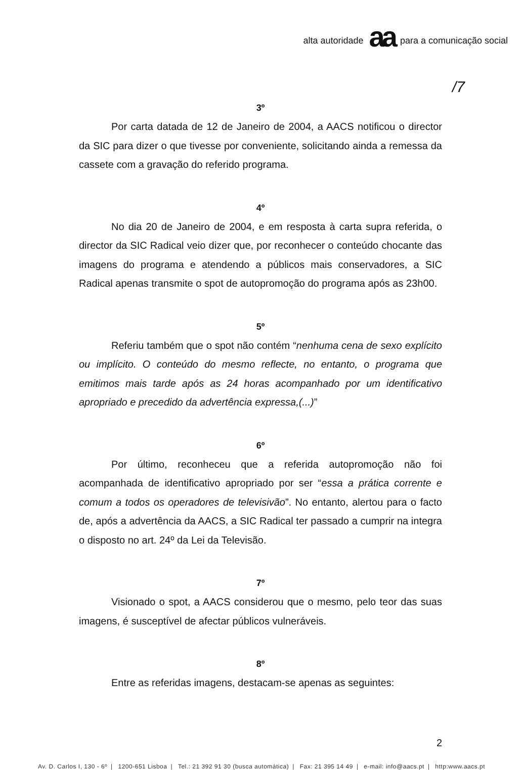alta autoridade aa para a comunicação social
/7
3º
Por carta datada de 12 de Janeiro de 2004, a AACS notificou o director da SIC para dizer o que tivesse por conveniente, solicitando ainda a remessa da cassete com a gravação do referido programa.
4º
No dia 20 de Janeiro de 2004, e em resposta à carta supra referida, o director da SIC Radical veio dizer que, por reconhecer o conteúdo chocante das imagens do programa e atendendo a públicos mais conservadores, a SIC Radical apenas transmite o spot de autopromoção do programa após as 23h00.
5º
Referiu também que o spot não contém “nenhuma cena de sexo explícito ou implícito. O conteúdo do mesmo reflecte, no entanto, o programa que emitimos mais tarde após as 24 horas acompanhado por um identificativo apropriado e precedido da advertência expressa,(...)”
6º
Por último, reconheceu que a referida autopromoção não foi acompanhada de identificativo apropriado por ser “essa a prática corrente e comum a todos os operadores de televisivão”. No entanto, alertou para o facto de, após a advertência da AACS, a SIC Radical ter passado a cumprir na integra o disposto no art. 24º da Lei da Televisão.
7º
Visionado o spot, a AACS considerou que o mesmo, pelo teor das suas imagens, é susceptível de afectar públicos vulneráveis.
8º
Entre as referidas imagens, destacam-se apenas as seguintes:
2
Av. D. Carlos I, 130 - 6º | 1200-651 Lisboa | Tel.: 21 392 91 30 (busca automática) | Fax: 21 395 14 49 | e-mail: info@aacs.pt | http:www.aacs.pt